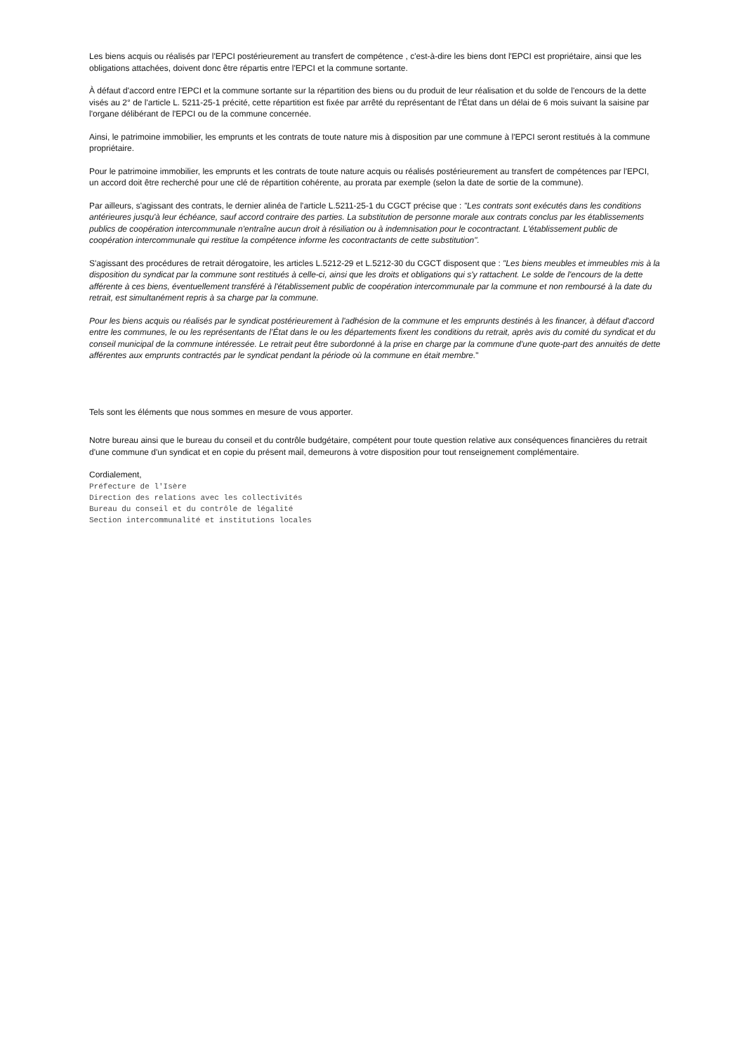Les biens acquis ou réalisés par l'EPCI postérieurement au transfert de compétence , c'est-à-dire les biens dont l'EPCI est propriétaire, ainsi que les obligations attachées, doivent donc être répartis entre l'EPCI et la commune sortante.
À défaut d'accord entre l'EPCI et la commune sortante sur la répartition des biens ou du produit de leur réalisation et du solde de l'encours de la dette visés au 2° de l'article L. 5211-25-1 précité, cette répartition est fixée par arrêté du représentant de l'État dans un délai de 6 mois suivant la saisine par l'organe délibérant de l'EPCI ou de la commune concernée.
Ainsi, le patrimoine immobilier, les emprunts et les contrats de toute nature mis à disposition par une commune à l'EPCI seront restitués à la commune propriétaire.
Pour le patrimoine immobilier, les emprunts et les contrats de toute nature acquis ou réalisés postérieurement au transfert de compétences par l'EPCI, un accord doit être recherché pour une clé de répartition cohérente, au prorata par exemple (selon la date de sortie de la commune).
Par ailleurs, s'agissant des contrats, le dernier alinéa de l'article L.5211-25-1 du CGCT précise que : "Les contrats sont exécutés dans les conditions antérieures jusqu'à leur échéance, sauf accord contraire des parties. La substitution de personne morale aux contrats conclus par les établissements publics de coopération intercommunale n'entraîne aucun droit à résiliation ou à indemnisation pour le cocontractant. L'établissement public de coopération intercommunale qui restitue la compétence informe les cocontractants de cette substitution".
S'agissant des procédures de retrait dérogatoire, les articles L.5212-29 et L.5212-30 du CGCT disposent que : "Les biens meubles et immeubles mis à la disposition du syndicat par la commune sont restitués à celle-ci, ainsi que les droits et obligations qui s'y rattachent. Le solde de l'encours de la dette afférente à ces biens, éventuellement transféré à l'établissement public de coopération intercommunale par la commune et non remboursé à la date du retrait, est simultanément repris à sa charge par la commune.
Pour les biens acquis ou réalisés par le syndicat postérieurement à l'adhésion de la commune et les emprunts destinés à les financer, à défaut d'accord entre les communes, le ou les représentants de l’État dans le ou les départements fixent les conditions du retrait, après avis du comité du syndicat et du conseil municipal de la commune intéressée. Le retrait peut être subordonné à la prise en charge par la commune d'une quote-part des annuités de dette afférentes aux emprunts contractés par le syndicat pendant la période où la commune en était membre."
Tels sont les éléments que nous sommes en mesure de vous apporter.
Notre bureau ainsi que le bureau du conseil et du contrôle budgétaire, compétent pour toute question relative aux conséquences financières du retrait d'une commune d'un syndicat et en copie du présent mail, demeurons à votre disposition pour tout renseignement complémentaire.
Cordialement,
Préfecture de l'Isère
Direction des relations avec les collectivités
Bureau du conseil et du contrôle de légalité
Section intercommunalité et institutions locales